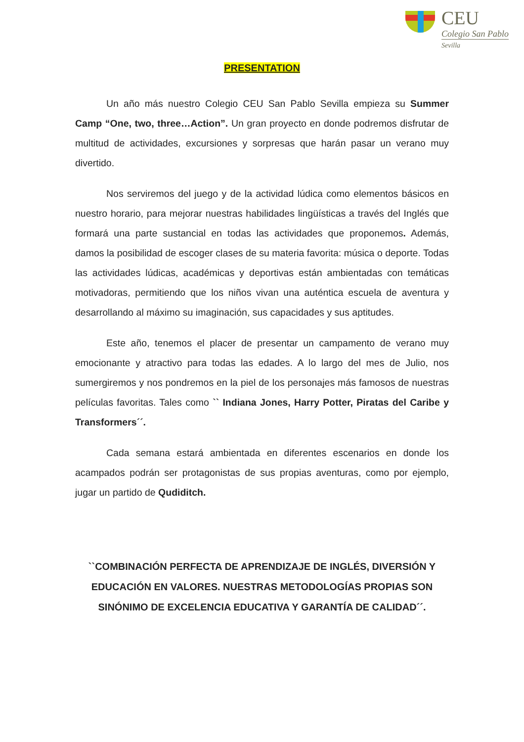CEU
Colegio San Pablo
Sevilla
PRESENTATION
Un año más nuestro Colegio CEU San Pablo Sevilla empieza su Summer Camp “One, two, three…Action”. Un gran proyecto en donde podremos disfrutar de multitud de actividades, excursiones y sorpresas que harán pasar un verano muy divertido.
Nos serviremos del juego y de la actividad lúdica como elementos básicos en nuestro horario, para mejorar nuestras habilidades lingüísticas a través del Inglés que formará una parte sustancial en todas las actividades que proponemos. Además, damos la posibilidad de escoger clases de su materia favorita: música o deporte. Todas las actividades lúdicas, académicas y deportivas están ambientadas con temáticas motivadoras, permitiendo que los niños vivan una auténtica escuela de aventura y desarrollando al máximo su imaginación, sus capacidades y sus aptitudes.
Este año, tenemos el placer de presentar un campamento de verano muy emocionante y atractivo para todas las edades. A lo largo del mes de Julio, nos sumergiremos y nos pondremos en la piel de los personajes más famosos de nuestras películas favoritas. Tales como `` Indiana Jones, Harry Potter, Piratas del Caribe y Transformers´´.
Cada semana estará ambientada en diferentes escenarios en donde los acampados podrán ser protagonistas de sus propias aventuras, como por ejemplo, jugar un partido de Qudiditch.
``COMBINACIÓN PERFECTA DE APRENDIZAJE DE INGLÉS, DIVERSIÓN Y EDUCACIÓN EN VALORES. NUESTRAS METODOLOGÍAS PROPIAS SON SINÓNIMO DE EXCELENCIA EDUCATIVA Y GARANTÍA DE CALIDAD´´.